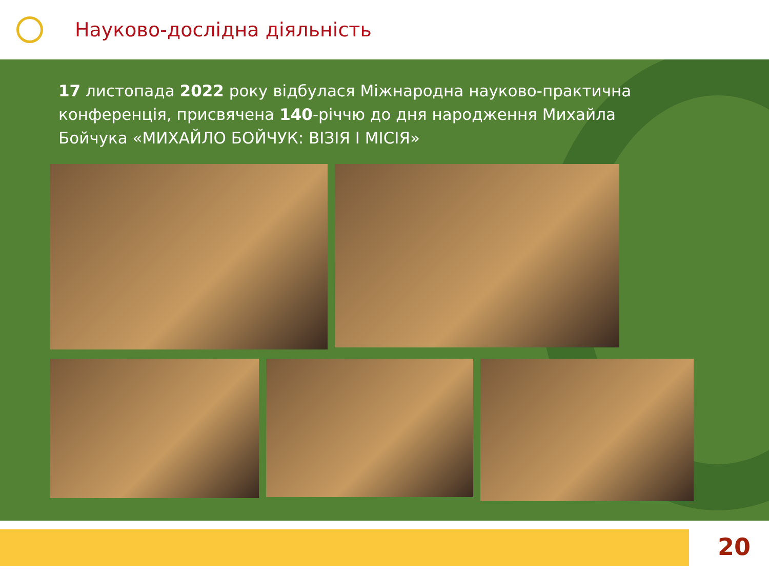Науково-дослідна діяльність
17 листопада 2022 року відбулася Міжнародна науково-практична конференція, присвячена 140-річчю до дня народження Михайла Бойчука «МИХАЙЛО БОЙЧУК: ВІЗІЯ І МІСІЯ»
20